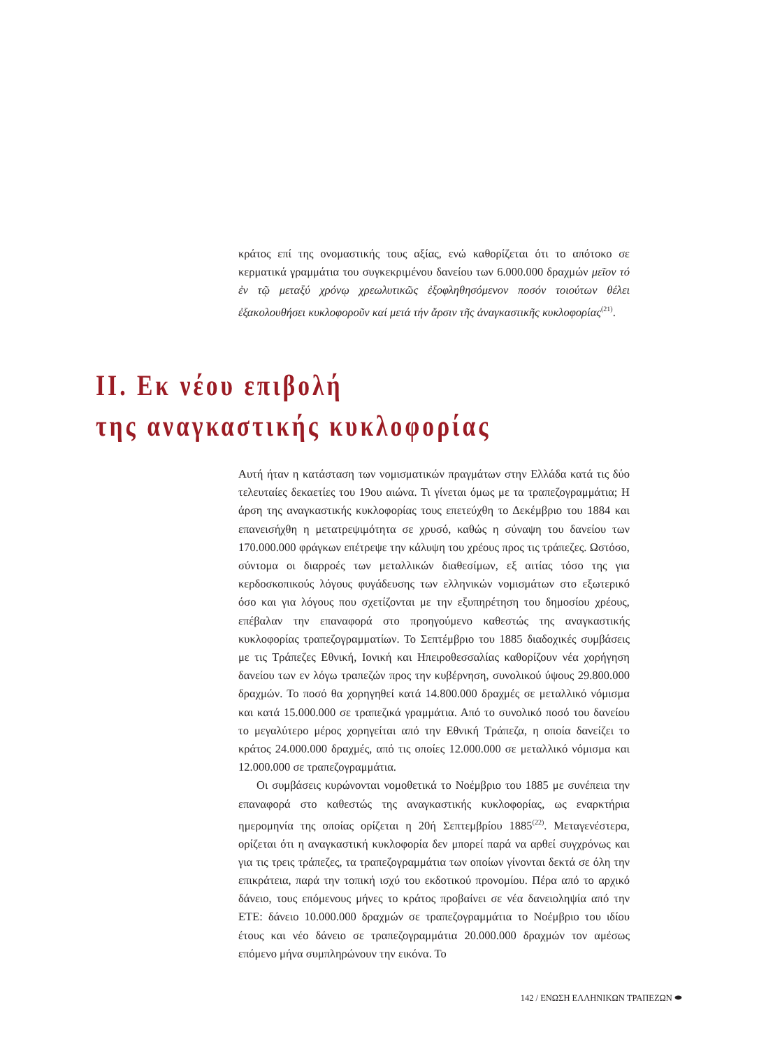κράτος επί της ονομαστικής τους αξίας, ενώ καθορίζεται ότι το απότοκο σε κερματικά γραμμάτια του συγκεκριμένου δανείου των 6.000.000 δραχμών μεῖον τό ἐν τῷ μεταξύ χρόνῳ χρεωλυτικῶς ἐξοφληθησόμενον ποσόν τοιούτων θέλει ἐξακολουθήσει κυκλοφοροῦν καί μετά τήν ἄρσιν τῆς ἀναγκαστικῆς κυκλοφορίας<sup>(21)</sup>.
ΙΙ. Εκ νέου επιβολή
της αναγκαστικής κυκλοφορίας
Αυτή ήταν η κατάσταση των νομισματικών πραγμάτων στην Ελλάδα κατά τις δύο τελευταίες δεκαετίες του 19ου αιώνα. Τι γίνεται όμως με τα τραπεζογραμμάτια; Η άρση της αναγκαστικής κυκλοφορίας τους επετεύχθη το Δεκέμβριο του 1884 και επανεισήχθη η μετατρεψιμότητα σε χρυσό, καθώς η σύναψη του δανείου των 170.000.000 φράγκων επέτρεψε την κάλυψη του χρέους προς τις τράπεζες. Ωστόσο, σύντομα οι διαρροές των μεταλλικών διαθεσίμων, εξ αιτίας τόσο της για κερδοσκοπικούς λόγους φυγάδευσης των ελληνικών νομισμάτων στο εξωτερικό όσο και για λόγους που σχετίζονται με την εξυπηρέτηση του δημοσίου χρέους, επέβαλαν την επαναφορά στο προηγούμενο καθεστώς της αναγκαστικής κυκλοφορίας τραπεζογραμματίων. Το Σεπτέμβριο του 1885 διαδοχικές συμβάσεις με τις Τράπεζες Εθνική, Ιονική και Ηπειροθεσσαλίας καθορίζουν νέα χορήγηση δανείου των εν λόγω τραπεζών προς την κυβέρνηση, συνολικού ύψους 29.800.000 δραχμών. Το ποσό θα χορηγηθεί κατά 14.800.000 δραχμές σε μεταλλικό νόμισμα και κατά 15.000.000 σε τραπεζικά γραμμάτια. Από το συνολικό ποσό του δανείου το μεγαλύτερο μέρος χορηγείται από την Εθνική Τράπεζα, η οποία δανείζει το κράτος 24.000.000 δραχμές, από τις οποίες 12.000.000 σε μεταλλικό νόμισμα και 12.000.000 σε τραπεζογραμμάτια.
Οι συμβάσεις κυρώνονται νομοθετικά το Νοέμβριο του 1885 με συνέπεια την επαναφορά στο καθεστώς της αναγκαστικής κυκλοφορίας, ως εναρκτήρια ημερομηνία της οποίας ορίζεται η 20ή Σεπτεμβρίου 1885<sup>(22)</sup>. Μεταγενέστερα, ορίζεται ότι η αναγκαστική κυκλοφορία δεν μπορεί παρά να αρθεί συγχρόνως και για τις τρεις τράπεζες, τα τραπεζογραμμάτια των οποίων γίνονται δεκτά σε όλη την επικράτεια, παρά την τοπική ισχύ του εκδοτικού προνομίου. Πέρα από το αρχικό δάνειο, τους επόμενους μήνες το κράτος προβαίνει σε νέα δανειοληψία από την ΕΤΕ: δάνειο 10.000.000 δραχμών σε τραπεζογραμμάτια το Νοέμβριο του ιδίου έτους και νέο δάνειο σε τραπεζογραμμάτια 20.000.000 δραχμών τον αμέσως επόμενο μήνα συμπληρώνουν την εικόνα. Το
142 / ΕΝΩΣΗ ΕΛΛΗΝΙΚΩΝ ΤΡΑΠΕΖΩΝ ⬬